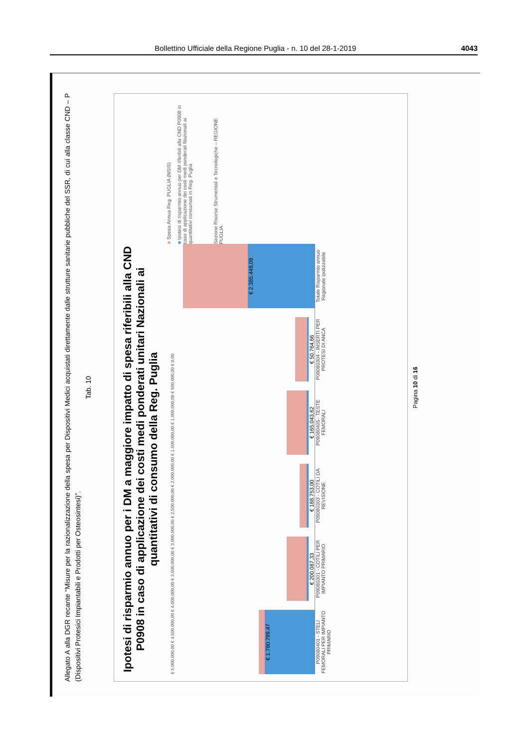Bollettino Ufficiale della Regione Puglia - n. 10 del 28-1-2019 4043
Allegato A alla DGR recante “Misure per la razionalizzazione della spesa per Dispositivi Medici acquistati direttamente dalle strutture sanitarie pubbliche del SSR, di cui alla classe CND – P (Dispositivi Protesici Impiantabili e Prodotti per Osteosintesi)”.
Tab. 10
Ipotesi di risparmio annuo per i DM a maggiore impatto di spesa riferibili alla CND P0908 in caso di applicazione dei costi medi ponderati unitari Nazionali ai quantitativi di consumo della Reg. Puglia
€ 5.000.000,00 € 4.500.000,00 € 4.000.000,00 € 3.500.000,00 € 3.000.000,00 € 2.500.000,00 € 2.000.000,00 € 1.500.000,00 € 1.000.000,00 € 500.000,00 € 0,00
€ 1.780.799,47
€ 200.087,33
€ 188.753,00
€ 165.043,62
€ 50.764,66
€ 2.385.448,08
P09080401 - STELI FEMORALI PER IMPIANTO PRIMARIO
P09080301 - COTILI PER IMPIANTO PRIMARIO
P09080303 - COTILI DA REVISIONE
P09080405 - TESTE FEMORALI
P09080304 - INSERTI PER PROTESI DI ANCA
Totale Risparmio annuo Regionale ipotizzabile
■ Spesa Annua Reg. PUGLIA (NSIS)
■ Ipotesi di risparmio annuo per DM riferibili alla CND P0908 in caso di applicazione dei costi medi ponderati Nazionali ai quantitativi consumati in Reg. Puglia
Sezione Risorse Strumentali e Tecnologiche – REGIONE PUGLIA
Pagina 10 di 16